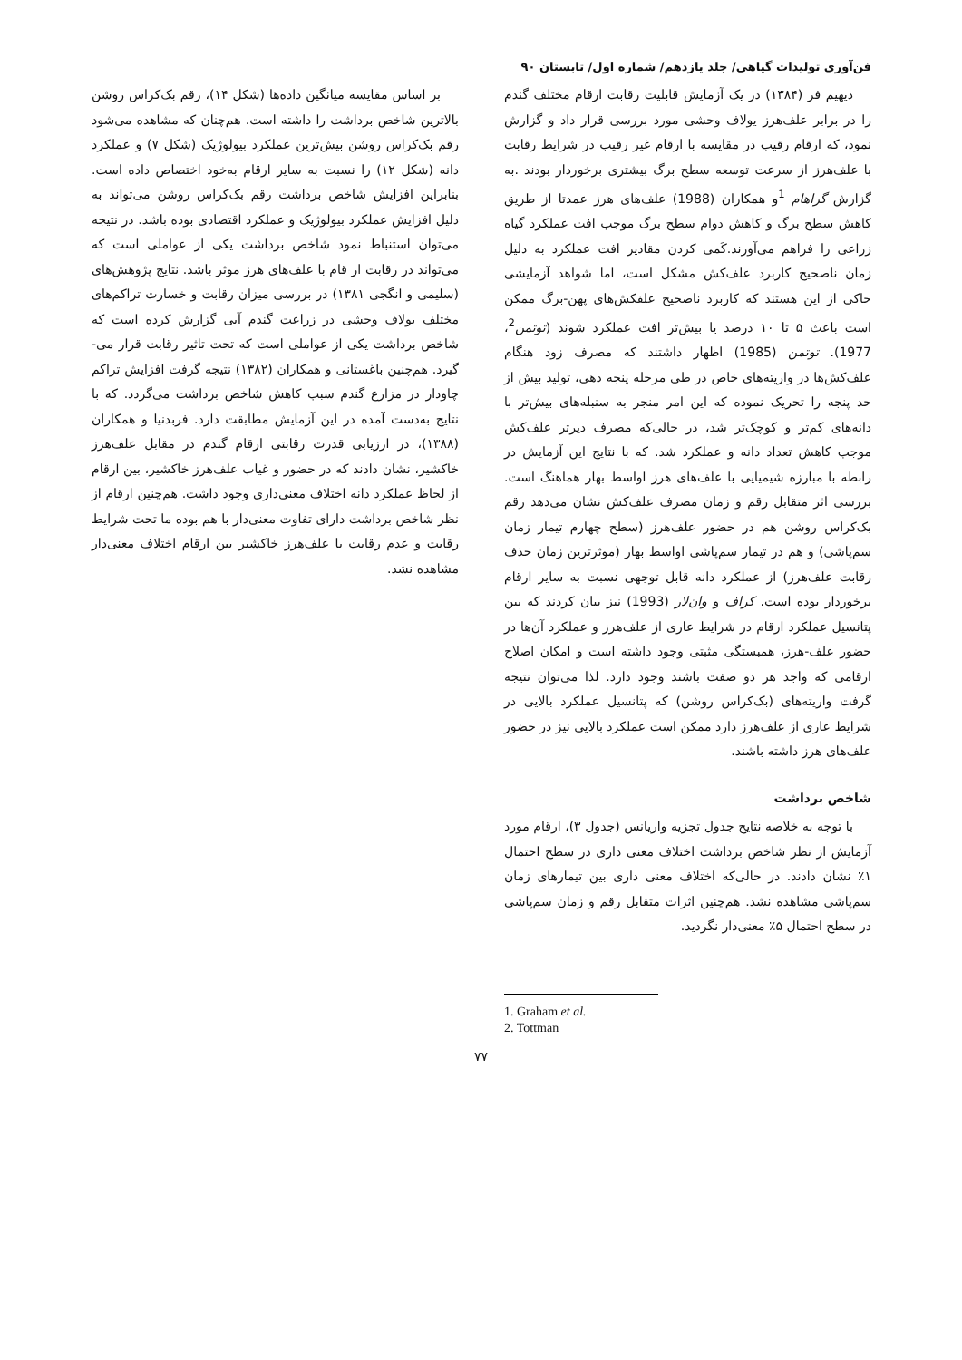فن‌آوری تولیدات گیاهی/ جلد یازدهم/ شماره اول/ تابستان ۹۰
دیهیم فر (۱۳۸۴) در یک آزمایش قابلیت رقابت ارقام مختلف گندم را در برابر علف‌هرز یولاف وحشی مورد بررسی قرار داد و گزارش نمود، که ارقام رقیب در مقایسه با ارقام غیر رقیب در شرایط رقابت با علف‌هرز از سرعت توسعه سطح برگ بیشتری برخوردار بودند .به گزارش گراهام <sup>1</sup>و همکاران (1988) علف‌های هرز عمدتا از طریق کاهش سطح برگ و کاهش دوام سطح برگ موجب افت عملکرد گیاه زراعی را فراهم می‌آورند.کَمی کردن مقادیر افت عملکرد به دلیل زمان ناصحیح کاربرد علف‌کش مشکل است، اما شواهد آزمایشی حاکی از این هستند که کاربرد ناصحیح علفکش‌های پهن-برگ ممکن است باعث ۵ تا ۱۰ درصد یا بیش‌تر افت عملکرد شوند (توتمن<sup>2</sup>، 1977). توتمن (1985) اظهار داشتند که مصرف زود هنگام علف‌کش‌ها در واریته‌های خاص در طی مرحله پنجه دهی، تولید بیش از حد پنجه را تحریک نموده که این امر منجر به سنبله‌های بیش‌تر با دانه‌های کم‌تر و کوچک‌تر شد، در حالی‌که مصرف دیرتر علف‌کش موجب کاهش تعداد دانه و عملکرد شد. که با نتایج این آزمایش در رابطه با مبارزه شیمیایی با علف‌های هرز اواسط بهار هماهنگ است. بررسی اثر متقابل رقم و زمان مصرف علف‌کش نشان می‌دهد رقم بک‌کراس روشن هم در حضور علف‌هرز (سطح چهارم تیمار زمان سم‌پاشی) و هم در تیمار سم‌پاشی اواسط بهار (موثرترین زمان حذف رقابت علف‌هرز) از عملکرد دانه قابل توجهی نسبت به سایر ارقام برخوردار بوده است. کراف و وان‌لار (1993) نیز بیان کردند که بین پتانسیل عملکرد ارقام در شرایط عاری از علف‌هرز و عملکرد آن‌ها در حضور علف-هرز، همبستگی مثبتی وجود داشته است و امکان اصلاح ارقامی که واجد هر دو صفت باشند وجود دارد. لذا می‌توان نتیجه گرفت واریته‌های (بک‌کراس روشن) که پتانسیل عملکرد بالایی در شرایط عاری از علف‌هرز دارد ممکن است عملکرد بالایی نیز در حضور علف‌های هرز داشته باشند.
شاخص برداشت
با توجه به خلاصه نتایج جدول تجزیه واریانس (جدول ۳)، ارقام مورد آزمایش از نظر شاخص برداشت اختلاف معنی داری در سطح احتمال ۱٪ نشان دادند. در حالی‌که اختلاف معنی داری بین تیمارهای زمان سم‌پاشی مشاهده نشد. هم‌چنین اثرات متقابل رقم و زمان سم‌پاشی در سطح احتمال ۵٪ معنی‌دار نگردید.
1. Graham et al.
2. Tottman
بر اساس مقایسه میانگین داده‌ها (شکل ۱۴)، رقم بک‌کراس روشن بالاترین شاخص برداشت را داشته است. هم‌چنان که مشاهده می‌شود رقم بک‌کراس روشن بیش‌ترین عملکرد بیولوژیک (شکل ۷) و عملکرد دانه (شکل ۱۲) را نسبت به سایر ارقام به‌خود اختصاص داده است. بنابراین افزایش شاخص برداشت رقم بک‌کراس روشن می‌تواند به دلیل افزایش عملکرد بیولوژیک و عملکرد اقتصادی بوده باشد. در نتیجه می‌توان استنباط نمود شاخص برداشت یکی از عواملی است که می‌تواند در رقابت ار قام با علف‌های هرز موثر باشد. نتایج پژوهش‌های (سلیمی و انگجی ۱۳۸۱) در بررسی میزان رقابت و خسارت تراکم‌های مختلف یولاف وحشی در زراعت گندم آبی گزارش کرده است که شاخص برداشت یکی از عواملی است که تحت تاثیر رقابت قرار می-گیرد. هم‌چنین باغستانی و همکاران (۱۳۸۲) نتیجه گرفت افزایش تراکم چاودار در مزارع گندم سبب کاهش شاخص برداشت می‌گردد. که با نتایج به‌دست آمده در این آزمایش مطابقت دارد. فربدنیا و همکاران (۱۳۸۸)، در ارزیابی قدرت رقابتی ارقام گندم در مقابل علف‌هرز خاکشیر، نشان دادند که در حضور و غیاب علف‌هرز خاکشیر، بین ارقام از لحاظ عملکرد دانه اختلاف معنی‌داری وجود داشت. هم‌چنین ارقام از نظر شاخص برداشت دارای تفاوت معنی‌دار با هم بوده ما تحت شرایط رقابت و عدم رقابت با علف‌هرز خاکشیر بین ارقام اختلاف معنی‌دار مشاهده نشد.
۷۷